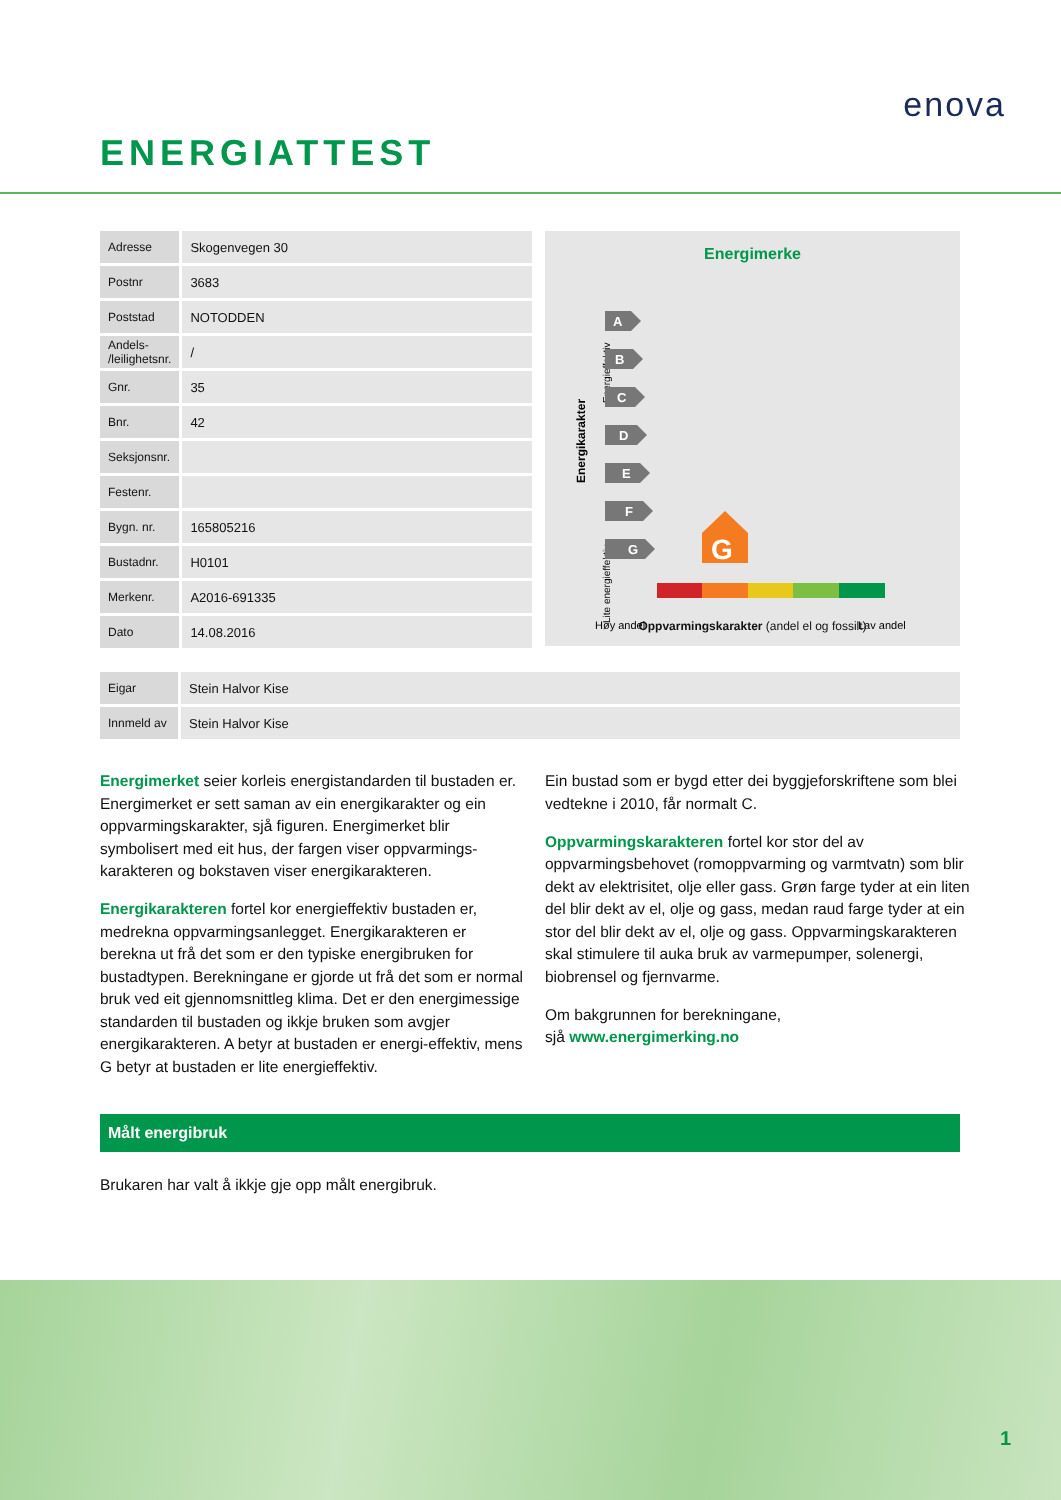ENERGIATTEST
enova
| Adresse | Skogenvegen 30 |
| Postnr | 3683 |
| Poststad | NOTODDEN |
| Andels- /leilighetsnr. | / |
| Gnr. | 35 |
| Bnr. | 42 |
| Seksjonsnr. | |
| Festenr. | |
| Bygn. nr. | 165805216 |
| Bustadnr. | H0101 |
| Merkenr. | A2016-691335 |
| Dato | 14.08.2016 |
Energimerke
Energikarakter
Energieffektiv
Lite energieffektiv
A
B
C
D
E
F
G
G
Høy andel
Lav andel
Oppvarmingskarakter (andel el og fossilt)
| Eigar | Stein Halvor Kise |
| Innmeld av | Stein Halvor Kise |
Energimerket seier korleis energistandarden til bustaden er. Energimerket er sett saman av ein energikarakter og ein oppvarmingskarakter, sjå figuren. Energimerket blir symbolisert med eit hus, der fargen viser oppvarmings-karakteren og bokstaven viser energikarakteren.
Energikarakteren fortel kor energieffektiv bustaden er, medrekna oppvarmingsanlegget. Energikarakteren er berekna ut frå det som er den typiske energibruken for bustadtypen. Berekningane er gjorde ut frå det som er normal bruk ved eit gjennomsnittleg klima. Det er den energimessige standarden til bustaden og ikkje bruken som avgjer energikarakteren. A betyr at bustaden er energi-effektiv, mens G betyr at bustaden er lite energieffektiv.
Ein bustad som er bygd etter dei byggjeforskriftene som blei vedtekne i 2010, får normalt C.
Oppvarmingskarakteren fortel kor stor del av oppvarmingsbehovet (romoppvarming og varmtvatn) som blir dekt av elektrisitet, olje eller gass. Grøn farge tyder at ein liten del blir dekt av el, olje og gass, medan raud farge tyder at ein stor del blir dekt av el, olje og gass. Oppvarmingskarakteren skal stimulere til auka bruk av varmepumper, solenergi, biobrensel og fjernvarme.
Om bakgrunnen for berekningane,
sjå www.energimerking.no
Målt energibruk
Brukaren har valt å ikkje gje opp målt energibruk.
1